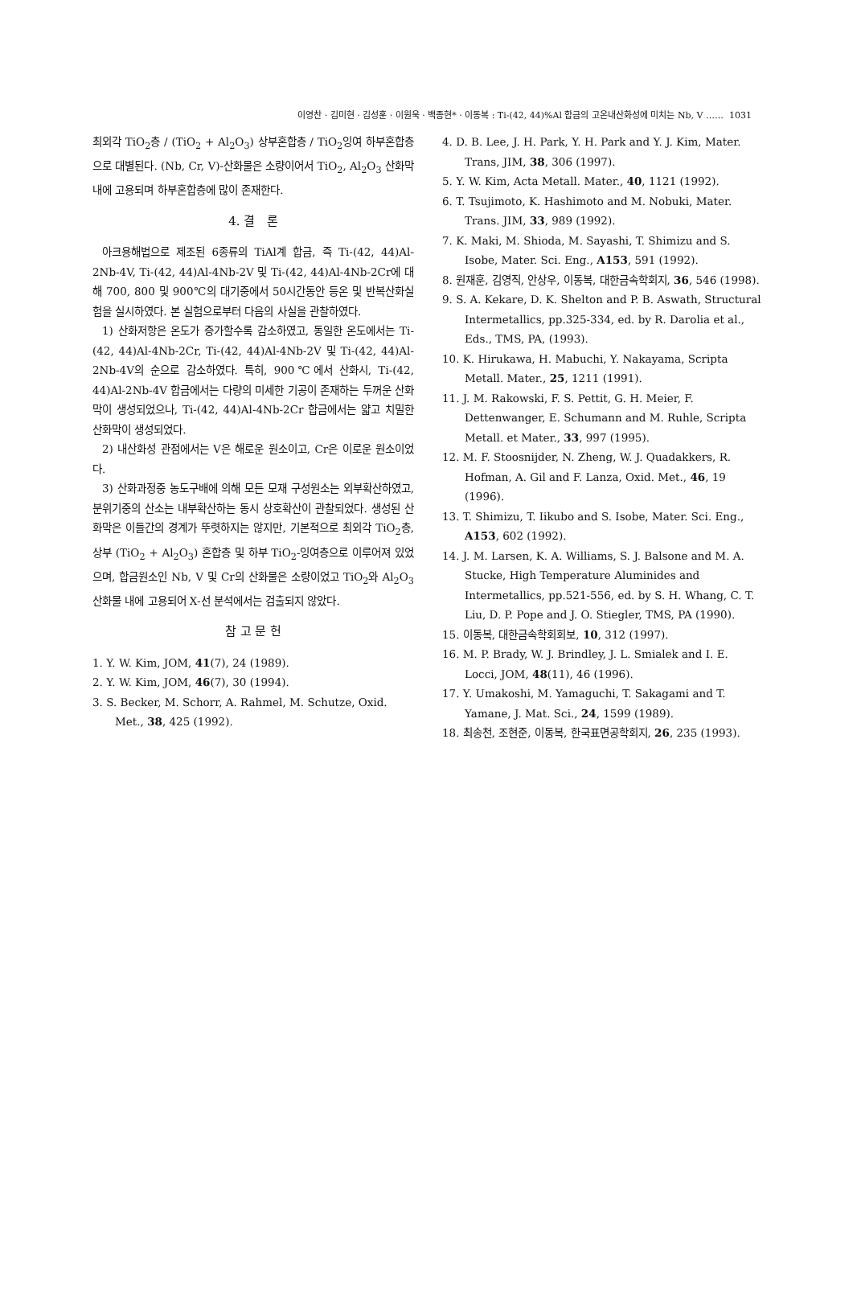이영찬 · 김미현 · 김성훈 · 이원욱 · 백종현* · 이동복 : Ti-(42, 44)%Al 합금의 고온내산화성에 미치는 Nb, V …… 1031
최외각 TiO<sub>2</sub>층 / (TiO<sub>2</sub> + Al<sub>2</sub>O<sub>3</sub>) 상부혼합층 / TiO<sub>2</sub>잉여 하부혼합층으로 대별된다. (Nb, Cr, V)-산화물은 소량이어서 TiO<sub>2</sub>, Al<sub>2</sub>O<sub>3</sub> 산화막내에 고용되며 하부혼합층에 많이 존재한다.
4. 결 론
아크용해법으로 제조된 6종류의 TiAl계 합금, 즉 Ti-(42, 44)Al-2Nb-4V, Ti-(42, 44)Al-4Nb-2V 및 Ti-(42, 44)Al-4Nb-2Cr에 대해 700, 800 및 900℃의 대기중에서 50시간동안 등온 및 반복산화실험을 실시하였다. 본 실험으로부터 다음의 사실을 관찰하였다.
1) 산화저항은 온도가 증가할수록 감소하였고, 동일한 온도에서는 Ti-(42, 44)Al-4Nb-2Cr, Ti-(42, 44)Al-4Nb-2V 및 Ti-(42, 44)Al-2Nb-4V의 순으로 감소하였다. 특히, 900℃에서 산화시, Ti-(42, 44)Al-2Nb-4V 합금에서는 다량의 미세한 기공이 존재하는 두꺼운 산화막이 생성되었으나, Ti-(42, 44)Al-4Nb-2Cr 합금에서는 얇고 치밀한 산화막이 생성되었다.
2) 내산화성 관점에서는 V은 해로운 원소이고, Cr은 이로운 원소이었다.
3) 산화과정중 농도구배에 의해 모든 모재 구성원소는 외부확산하였고, 분위기중의 산소는 내부확산하는 동시 상호확산이 관찰되었다. 생성된 산화막은 이들간의 경계가 뚜렷하지는 않지만, 기본적으로 최외각 TiO<sub>2</sub>층, 상부 (TiO<sub>2</sub> + Al<sub>2</sub>O<sub>3</sub>) 혼합층 및 하부 TiO<sub>2</sub>-잉여층으로 이루어져 있었으며, 합금원소인 Nb, V 및 Cr의 산화물은 소량이었고 TiO<sub>2</sub>와 Al<sub>2</sub>O<sub>3</sub> 산화물 내에 고용되어 X-선 분석에서는 검출되지 않았다.
참 고 문 헌
1. Y. W. Kim, JOM, 41(7), 24 (1989).
2. Y. W. Kim, JOM, 46(7), 30 (1994).
3. S. Becker, M. Schorr, A. Rahmel, M. Schutze, Oxid. Met., 38, 425 (1992).
4. D. B. Lee, J. H. Park, Y. H. Park and Y. J. Kim, Mater. Trans, JIM, 38, 306 (1997).
5. Y. W. Kim, Acta Metall. Mater., 40, 1121 (1992).
6. T. Tsujimoto, K. Hashimoto and M. Nobuki, Mater. Trans. JIM, 33, 989 (1992).
7. K. Maki, M. Shioda, M. Sayashi, T. Shimizu and S. Isobe, Mater. Sci. Eng., A153, 591 (1992).
8. 원재훈, 김영직, 안상우, 이동복, 대한금속학회지, 36, 546 (1998).
9. S. A. Kekare, D. K. Shelton and P. B. Aswath, Structural Intermetallics, pp.325-334, ed. by R. Darolia et al., Eds., TMS, PA, (1993).
10. K. Hirukawa, H. Mabuchi, Y. Nakayama, Scripta Metall. Mater., 25, 1211 (1991).
11. J. M. Rakowski, F. S. Pettit, G. H. Meier, F. Dettenwanger, E. Schumann and M. Ruhle, Scripta Metall. et Mater., 33, 997 (1995).
12. M. F. Stoosnijder, N. Zheng, W. J. Quadakkers, R. Hofman, A. Gil and F. Lanza, Oxid. Met., 46, 19 (1996).
13. T. Shimizu, T. Iikubo and S. Isobe, Mater. Sci. Eng., A153, 602 (1992).
14. J. M. Larsen, K. A. Williams, S. J. Balsone and M. A. Stucke, High Temperature Aluminides and Intermetallics, pp.521-556, ed. by S. H. Whang, C. T. Liu, D. P. Pope and J. O. Stiegler, TMS, PA (1990).
15. 이동복, 대한금속학회회보, 10, 312 (1997).
16. M. P. Brady, W. J. Brindley, J. L. Smialek and I. E. Locci, JOM, 48(11), 46 (1996).
17. Y. Umakoshi, M. Yamaguchi, T. Sakagami and T. Yamane, J. Mat. Sci., 24, 1599 (1989).
18. 최송천, 조현준, 이동복, 한국표면공학회지, 26, 235 (1993).